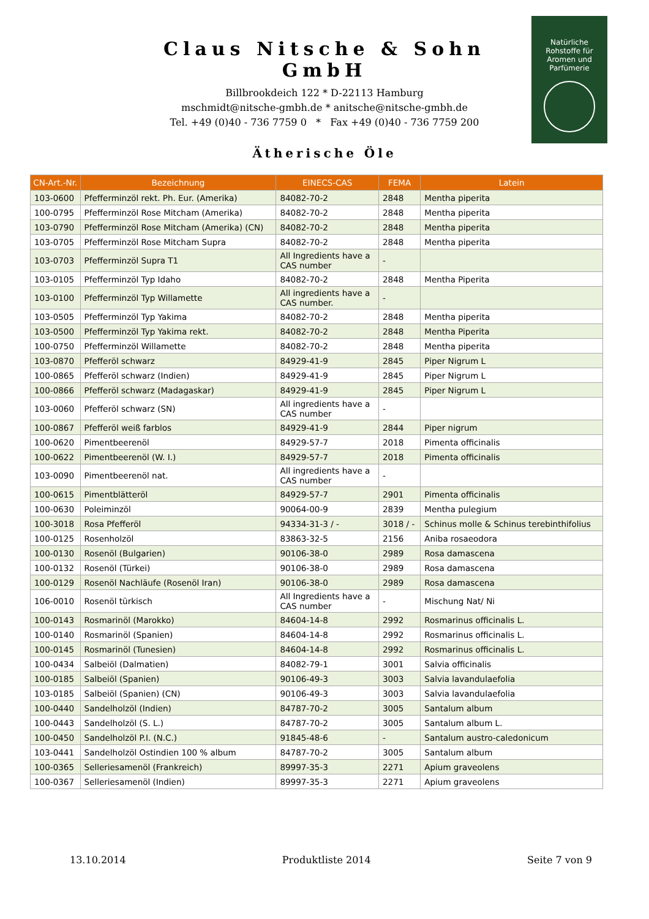Claus Nitsche & Sohn GmbH
Billbrookdeich 122 * D-22113 Hamburg
mschmidt@nitsche-gmbh.de * anitsche@nitsche-gmbh.de
Tel. +49 (0)40 - 736 7759 0 * Fax +49 (0)40 - 736 7759 200
Natürliche
Rohstoffe für
Aromen und
Parfümerie
Ätherische Öle
| CN-Art.-Nr. | Bezeichnung | EINECS-CAS | FEMA | Latein |
| --- | --- | --- | --- | --- |
| 103-0600 | Pfefferminzöl rekt. Ph. Eur. (Amerika) | 84082-70-2 | 2848 | Mentha piperita |
| 100-0795 | Pfefferminzöl Rose Mitcham (Amerika) | 84082-70-2 | 2848 | Mentha piperita |
| 103-0790 | Pfefferminzöl Rose Mitcham (Amerika) (CN) | 84082-70-2 | 2848 | Mentha piperita |
| 103-0705 | Pfefferminzöl Rose Mitcham Supra | 84082-70-2 | 2848 | Mentha piperita |
| 103-0703 | Pfefferminzöl Supra T1 | All Ingredients have a CAS number | - | |
| 103-0105 | Pfefferminzöl Typ Idaho | 84082-70-2 | 2848 | Mentha Piperita |
| 103-0100 | Pfefferminzöl Typ Willamette | All ingredients have a CAS number. | - | |
| 103-0505 | Pfefferminzöl Typ Yakima | 84082-70-2 | 2848 | Mentha piperita |
| 103-0500 | Pfefferminzöl Typ Yakima rekt. | 84082-70-2 | 2848 | Mentha Piperita |
| 100-0750 | Pfefferminzöl Willamette | 84082-70-2 | 2848 | Mentha piperita |
| 103-0870 | Pfefferöl schwarz | 84929-41-9 | 2845 | Piper Nigrum L |
| 100-0865 | Pfefferöl schwarz (Indien) | 84929-41-9 | 2845 | Piper Nigrum L |
| 100-0866 | Pfefferöl schwarz (Madagaskar) | 84929-41-9 | 2845 | Piper Nigrum L |
| 103-0060 | Pfefferöl schwarz (SN) | All ingredients have a CAS number | - | |
| 100-0867 | Pfefferöl weiß farblos | 84929-41-9 | 2844 | Piper nigrum |
| 100-0620 | Pimentbeerenöl | 84929-57-7 | 2018 | Pimenta officinalis |
| 100-0622 | Pimentbeerenöl (W. I.) | 84929-57-7 | 2018 | Pimenta officinalis |
| 103-0090 | Pimentbeerenöl nat. | All ingredients have a CAS number | - | |
| 100-0615 | Pimentblätteröl | 84929-57-7 | 2901 | Pimenta officinalis |
| 100-0630 | Poleiminzöl | 90064-00-9 | 2839 | Mentha pulegium |
| 100-3018 | Rosa Pfefferöl | 94334-31-3 / - | 3018 / - | Schinus molle & Schinus terebinthifolius |
| 100-0125 | Rosenholzöl | 83863-32-5 | 2156 | Aniba rosaeodora |
| 100-0130 | Rosenöl (Bulgarien) | 90106-38-0 | 2989 | Rosa damascena |
| 100-0132 | Rosenöl (Türkei) | 90106-38-0 | 2989 | Rosa damascena |
| 100-0129 | Rosenöl Nachläufe (Rosenöl Iran) | 90106-38-0 | 2989 | Rosa damascena |
| 106-0010 | Rosenöl türkisch | All Ingredients have a CAS number | - | Mischung Nat/ Ni |
| 100-0143 | Rosmarinöl (Marokko) | 84604-14-8 | 2992 | Rosmarinus officinalis L. |
| 100-0140 | Rosmarinöl (Spanien) | 84604-14-8 | 2992 | Rosmarinus officinalis L. |
| 100-0145 | Rosmarinöl (Tunesien) | 84604-14-8 | 2992 | Rosmarinus officinalis L. |
| 100-0434 | Salbeiöl (Dalmatien) | 84082-79-1 | 3001 | Salvia officinalis |
| 100-0185 | Salbeiöl (Spanien) | 90106-49-3 | 3003 | Salvia lavandulaefolia |
| 103-0185 | Salbeiöl (Spanien) (CN) | 90106-49-3 | 3003 | Salvia lavandulaefolia |
| 100-0440 | Sandelholzöl (Indien) | 84787-70-2 | 3005 | Santalum album |
| 100-0443 | Sandelholzöl (S. L.) | 84787-70-2 | 3005 | Santalum album L. |
| 100-0450 | Sandelholzöl P.I. (N.C.) | 91845-48-6 | - | Santalum austro-caledonicum |
| 103-0441 | Sandelholzöl Ostindien 100 % album | 84787-70-2 | 3005 | Santalum album |
| 100-0365 | Selleriesamenöl (Frankreich) | 89997-35-3 | 2271 | Apium graveolens |
| 100-0367 | Selleriesamenöl (Indien) | 89997-35-3 | 2271 | Apium graveolens |
13.10.2014 Produktliste 2014 Seite 7 von 9